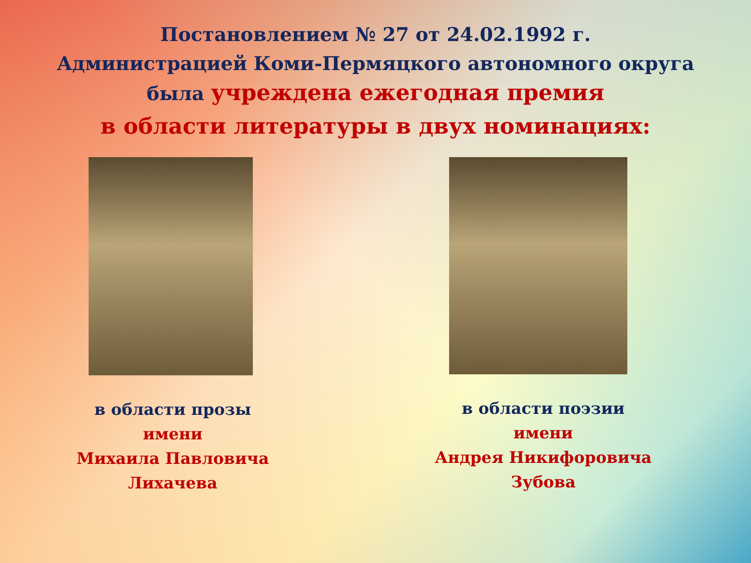Постановлением № 27 от 24.02.1992 г.
Администрацией Коми-Пермяцкого автономного округа
была учреждена ежегодная премия
в области литературы в двух номинациях:
в области прозы
имени
Михаила Павловича
Лихачева
в области поэзии
имени
Андрея Никифоровича
Зубова